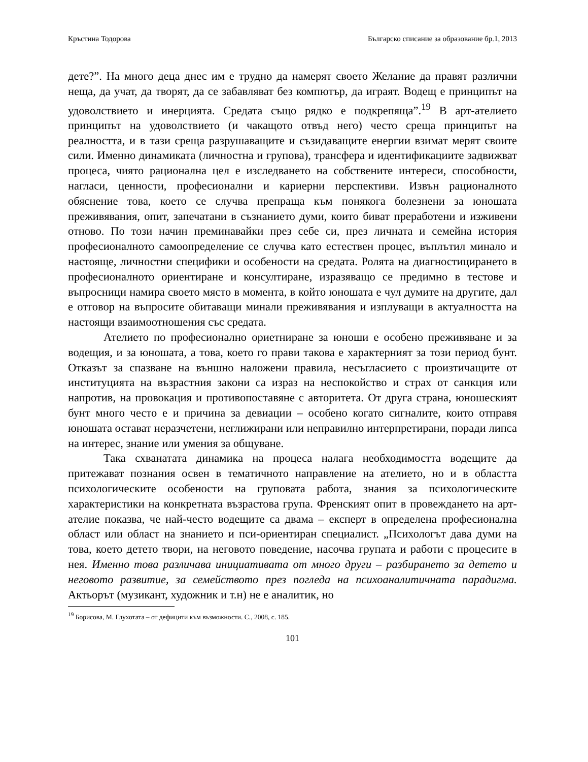Кръстина Тодорова Българско списание за образование бр.1, 2013
дете?”. На много деца днес им е трудно да намерят своето Желание да правят различни неща, да учат, да творят, да се забавляват без компютър, да играят. Водещ е принципът на удоволствието и инерцията. Средата също рядко е подкрепяща”.<sup>19</sup> В арт-ателието принципът на удоволствието (и чакащото отвъд него) често среща принципът на реалността, и в тази среща разрушаващите и съзидаващите енергии взимат мерят своите сили. Именно динамиката (личностна и групова), трансфера и идентификациите задвижват процеса, чиято рационална цел е изследването на собствените интереси, способности, нагласи, ценности, професионални и кариерни перспективи. Извън рационалното обяснение това, което се случва препраща към понякога болезнени за юношата преживявания, опит, запечатани в съзнанието думи, които биват преработени и изживени отново. По този начин преминавайки през себе си, през личната и семейна история професионалното самоопределение се случва като естествен процес, въплътил минало и настояще, личностни специфики и особености на средата. Ролята на диагностицирането в професионалното ориентиране и консултиране, изразяващо се предимно в тестове и въпросници намира своето място в момента, в който юношата е чул думите на другите, дал е отговор на въпросите обитаващи минали преживявания и изплуващи в актуалността на настоящи взаимоотношения със средата.
Ателието по професионално ориетниране за юноши е особено преживяване и за водещия, и за юношата, а това, което го прави такова е характерният за този период бунт. Отказът за спазване на външно наложени правила, несъгласието с произтичащите от институцията на възрастния закони са израз на неспокойство и страх от санкция или напротив, на провокация и противопоставяне с авторитета. От друга страна, юношеският бунт много често е и причина за девиации – особено когато сигналите, които отправя юношата остават неразчетени, неглижирани или неправилно интерпретирани, поради липса на интерес, знание или умения за общуване.
Така схванатата динамика на процеса налага необходимостта водещите да притежават познания освен в тематичното направление на ателието, но и в областта психологическите особености на груповата работа, знания за психологическите характеристики на конкретната възрастова група. Френският опит в провеждането на арт-ателие показва, че най-често водещите са двама – експерт в определена професионална област или област на знанието и пси-ориентиран специалист. „Психологът дава думи на това, което детето твори, на неговото поведение, насочва групата и работи с процесите в нея. Именно това различава инициативата от много други – разбирането за детето и неговото развитие, за семейството през погледа на психоаналитичната парадигма. Актьорът (музикант, художник и т.н) не е аналитик, но
<sup>19</sup> Борисова, М. Глухотата – от дефицити към възможности. С., 2008, с. 185.
101